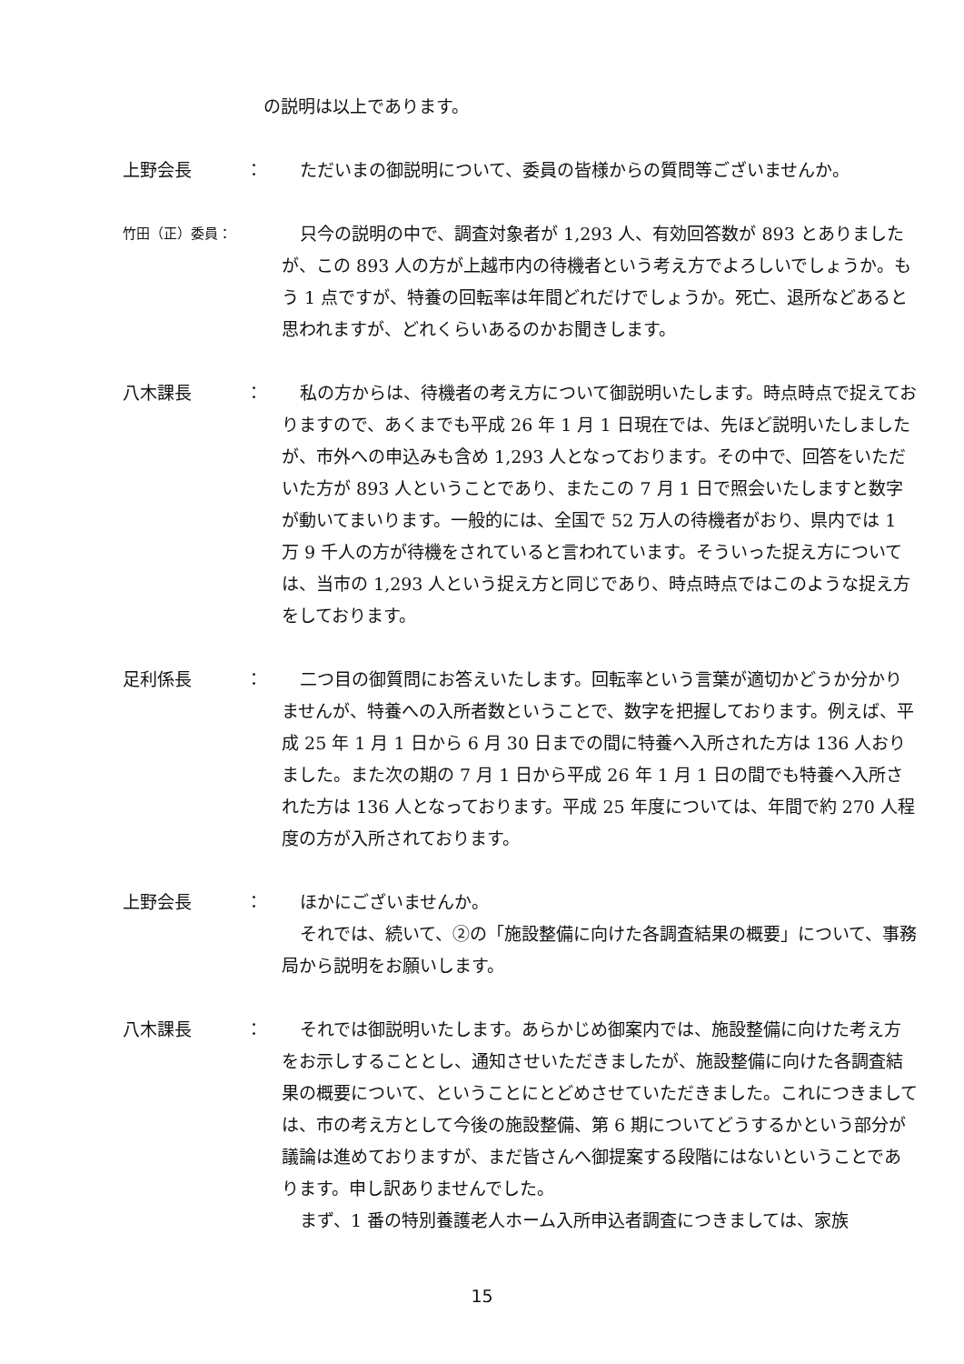の説明は以上であります。
上野会長 ： ただいまの御説明について、委員の皆様からの質問等ございませんか。
竹田（正）委員：
只今の説明の中で、調査対象者が 1,293 人、有効回答数が 893 とありましたが、この 893 人の方が上越市内の待機者という考え方でよろしいでしょうか。もう 1 点ですが、特養の回転率は年間どれだけでしょうか。死亡、退所などあると思われますが、どれくらいあるのかお聞きします。
八木課長 ： 私の方からは、待機者の考え方について御説明いたします。時点時点で捉えておりますので、あくまでも平成 26 年 1 月 1 日現在では、先ほど説明いたしましたが、市外への申込みも含め 1,293 人となっております。その中で、回答をいただいた方が 893 人ということであり、またこの 7 月 1 日で照会いたしますと数字が動いてまいります。一般的には、全国で 52 万人の待機者がおり、県内では 1 万 9 千人の方が待機をされていると言われています。そういった捉え方については、当市の 1,293 人という捉え方と同じであり、時点時点ではこのような捉え方をしております。
足利係長 ： 二つ目の御質問にお答えいたします。回転率という言葉が適切かどうか分かりませんが、特養への入所者数ということで、数字を把握しております。例えば、平成 25 年 1 月 1 日から 6 月 30 日までの間に特養へ入所された方は 136 人おりました。また次の期の 7 月 1 日から平成 26 年 1 月 1 日の間でも特養へ入所された方は 136 人となっております。平成 25 年度については、年間で約 270 人程度の方が入所されております。
上野会長 ： ほかにございませんか。
それでは、続いて、②の「施設整備に向けた各調査結果の概要」について、事務局から説明をお願いします。
八木課長 ： それでは御説明いたします。あらかじめ御案内では、施設整備に向けた考え方をお示しすることとし、通知させいただきましたが、施設整備に向けた各調査結果の概要について、ということにとどめさせていただきました。これにつきましては、市の考え方として今後の施設整備、第 6 期についてどうするかという部分が議論は進めておりますが、まだ皆さんへ御提案する段階にはないということであります。申し訳ありませんでした。
まず、1 番の特別養護老人ホーム入所申込者調査につきましては、家族
15